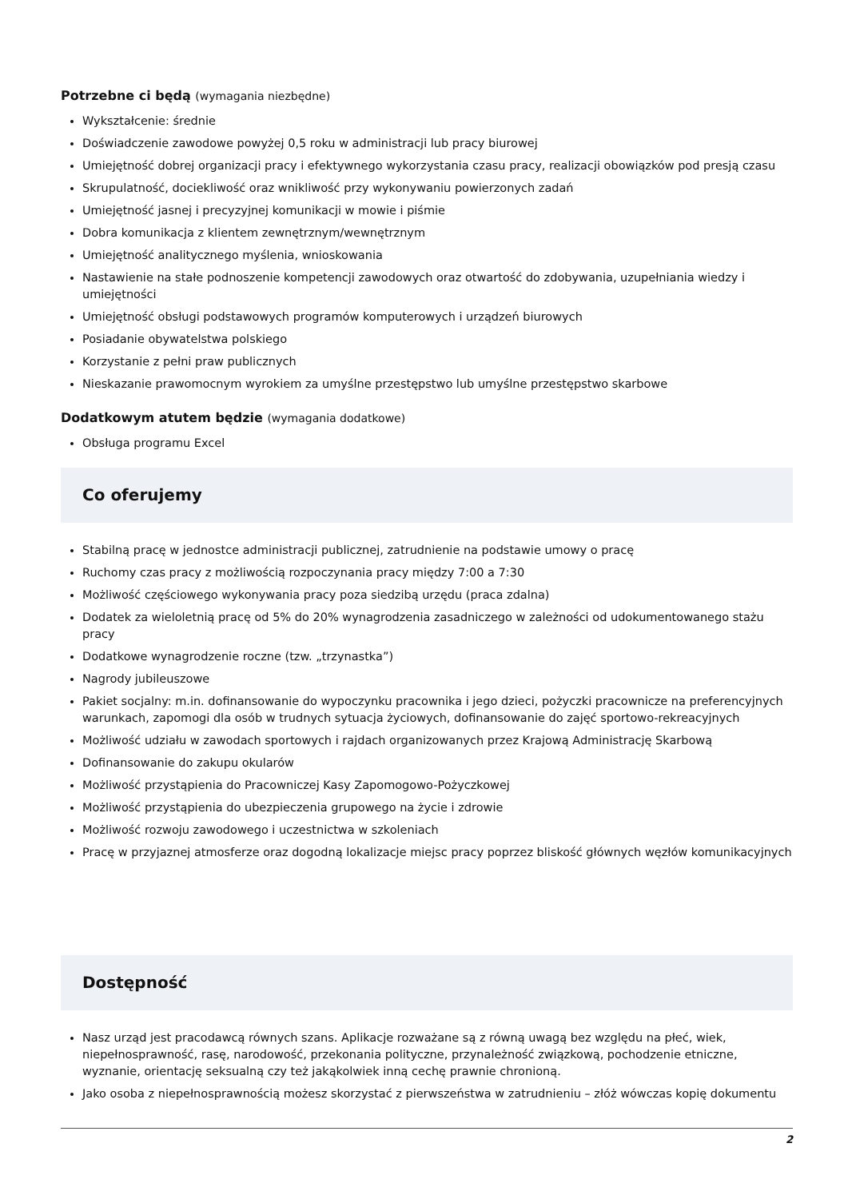Potrzebne ci będą (wymagania niezbędne)
Wykształcenie: średnie
Doświadczenie zawodowe powyżej 0,5 roku w administracji lub pracy biurowej
Umiejętność dobrej organizacji pracy i efektywnego wykorzystania czasu pracy, realizacji obowiązków pod presją czasu
Skrupulatność, dociekliwość oraz wnikliwość przy wykonywaniu powierzonych zadań
Umiejętność jasnej i precyzyjnej komunikacji w mowie i piśmie
Dobra komunikacja z klientem zewnętrznym/wewnętrznym
Umiejętność analitycznego myślenia, wnioskowania
Nastawienie na stałe podnoszenie kompetencji zawodowych oraz otwartość do zdobywania, uzupełniania wiedzy i umiejętności
Umiejętność obsługi podstawowych programów komputerowych i urządzeń biurowych
Posiadanie obywatelstwa polskiego
Korzystanie z pełni praw publicznych
Nieskazanie prawomocnym wyrokiem za umyślne przestępstwo lub umyślne przestępstwo skarbowe
Dodatkowym atutem będzie (wymagania dodatkowe)
Obsługa programu Excel
Co oferujemy
Stabilną pracę w jednostce administracji publicznej, zatrudnienie na podstawie umowy o pracę
Ruchomy czas pracy z możliwością rozpoczynania pracy między 7:00 a 7:30
Możliwość częściowego wykonywania pracy poza siedzibą urzędu (praca zdalna)
Dodatek za wieloletnią pracę od 5% do 20% wynagrodzenia zasadniczego w zależności od udokumentowanego stażu pracy
Dodatkowe wynagrodzenie roczne (tzw. „trzynastka”)
Nagrody jubileuszowe
Pakiet socjalny: m.in. dofinansowanie do wypoczynku pracownika i jego dzieci, pożyczki pracownicze na preferencyjnych warunkach, zapomogi dla osób w trudnych sytuacja życiowych, dofinansowanie do zajęć sportowo-rekreacyjnych
Możliwość udziału w zawodach sportowych i rajdach organizowanych przez Krajową Administrację Skarbową
Dofinansowanie do zakupu okularów
Możliwość przystąpienia do Pracowniczej Kasy Zapomogowo-Pożyczkowej
Możliwość przystąpienia do ubezpieczenia grupowego na życie i zdrowie
Możliwość rozwoju zawodowego i uczestnictwa w szkoleniach
Pracę w przyjaznej atmosferze oraz dogodną lokalizacje miejsc pracy poprzez bliskość głównych węzłów komunikacyjnych
Dostępność
Nasz urząd jest pracodawcą równych szans. Aplikacje rozważane są z równą uwagą bez względu na płeć, wiek, niepełnosprawność, rasę, narodowość, przekonania polityczne, przynależność związkową, pochodzenie etniczne, wyznanie, orientację seksualną czy też jakąkolwiek inną cechę prawnie chronioną.
Jako osoba z niepełnosprawnością możesz skorzystać z pierwszeństwa w zatrudnieniu – złóż wówczas kopię dokumentu
2